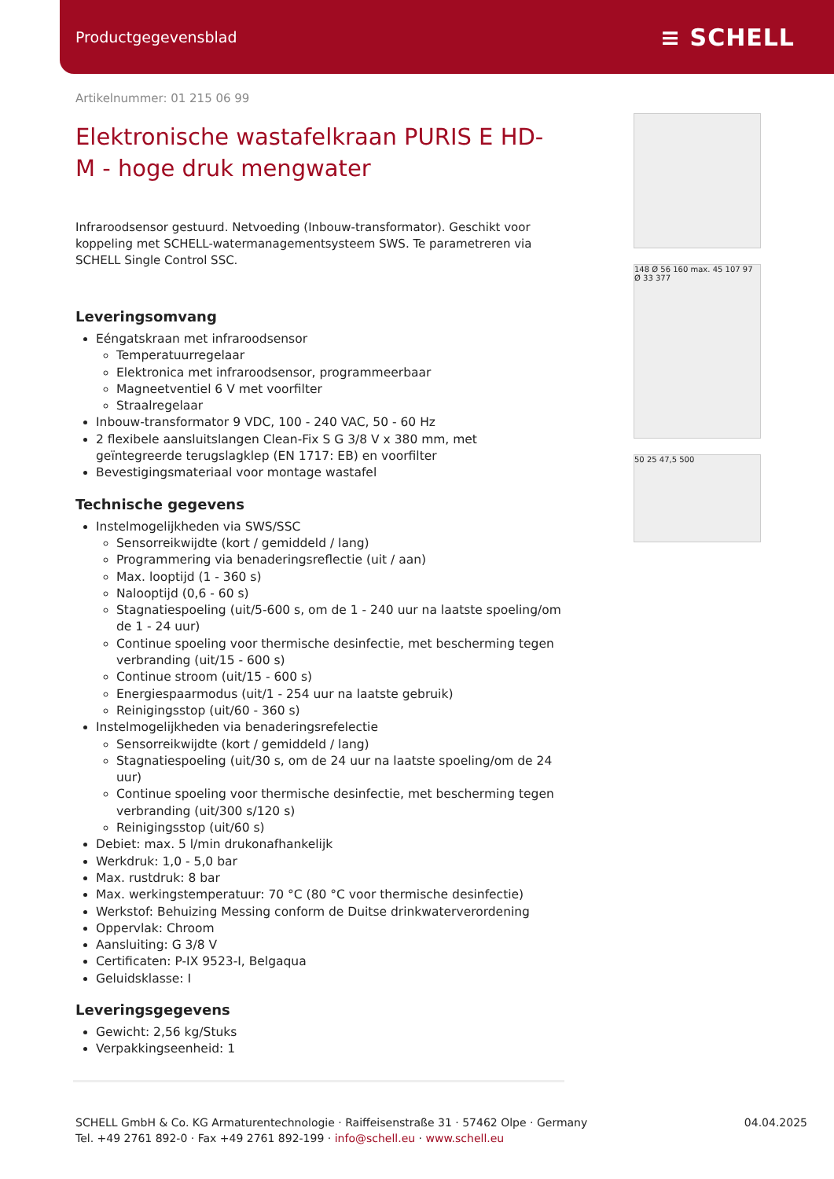Productgegevensblad ≡ SCHELL
Artikelnummer: 01 215 06 99
Elektronische wastafelkraan PURIS E HD-M - hoge druk mengwater
Infraroodsensor gestuurd. Netvoeding (Inbouw-transformator). Geschikt voor koppeling met SCHELL-watermanagementsysteem SWS. Te parametreren via SCHELL Single Control SSC.
Leveringsomvang
Eéngatskraan met infraroodsensor
Temperatuurregelaar
Elektronica met infraroodsensor, programmeerbaar
Magneetventiel 6 V met voorfilter
Straalregelaar
Inbouw-transformator 9 VDC, 100 - 240 VAC, 50 - 60 Hz
2 flexibele aansluitslangen Clean-Fix S G 3/8 V x 380 mm, met geïntegreerde terugslagklep (EN 1717: EB) en voorfilter
Bevestigingsmateriaal voor montage wastafel
Technische gegevens
Instelmogelijkheden via SWS/SSC
Sensorreikwijdte (kort / gemiddeld / lang)
Programmering via benaderingsreflectie (uit / aan)
Max. looptijd (1 - 360 s)
Nalooptijd (0,6 - 60 s)
Stagnatiespoeling (uit/5-600 s, om de 1 - 240 uur na laatste spoeling/om de 1 - 24 uur)
Continue spoeling voor thermische desinfectie, met bescherming tegen verbranding (uit/15 - 600 s)
Continue stroom (uit/15 - 600 s)
Energiespaarmodus (uit/1 - 254 uur na laatste gebruik)
Reinigingsstop (uit/60 - 360 s)
Instelmogelijkheden via benaderingsrefelectie
Sensorreikwijdte (kort / gemiddeld / lang)
Stagnatiespoeling (uit/30 s, om de 24 uur na laatste spoeling/om de 24 uur)
Continue spoeling voor thermische desinfectie, met bescherming tegen verbranding (uit/300 s/120 s)
Reinigingsstop (uit/60 s)
Debiet: max. 5 l/min drukonafhankelijk
Werkdruk: 1,0 - 5,0 bar
Max. rustdruk: 8 bar
Max. werkingstemperatuur: 70 °C (80 °C voor thermische desinfectie)
Werkstof: Behuizing Messing conform de Duitse drinkwaterverordening
Oppervlak: Chroom
Aansluiting: G 3/8 V
Certificaten: P-IX 9523-I, Belgaqua
Geluidsklasse: I
Leveringsgegevens
Gewicht: 2,56 kg/Stuks
Verpakkingseenheid: 1
148 Ø 56 160 max. 45 107 97 Ø 33 377
50 25 47,5 500
SCHELL GmbH & Co. KG Armaturentechnologie · Raiffeisenstraße 31 · 57462 Olpe · Germany
Tel. +49 2761 892-0 · Fax +49 2761 892-199 · info@schell.eu · www.schell.eu
04.04.2025